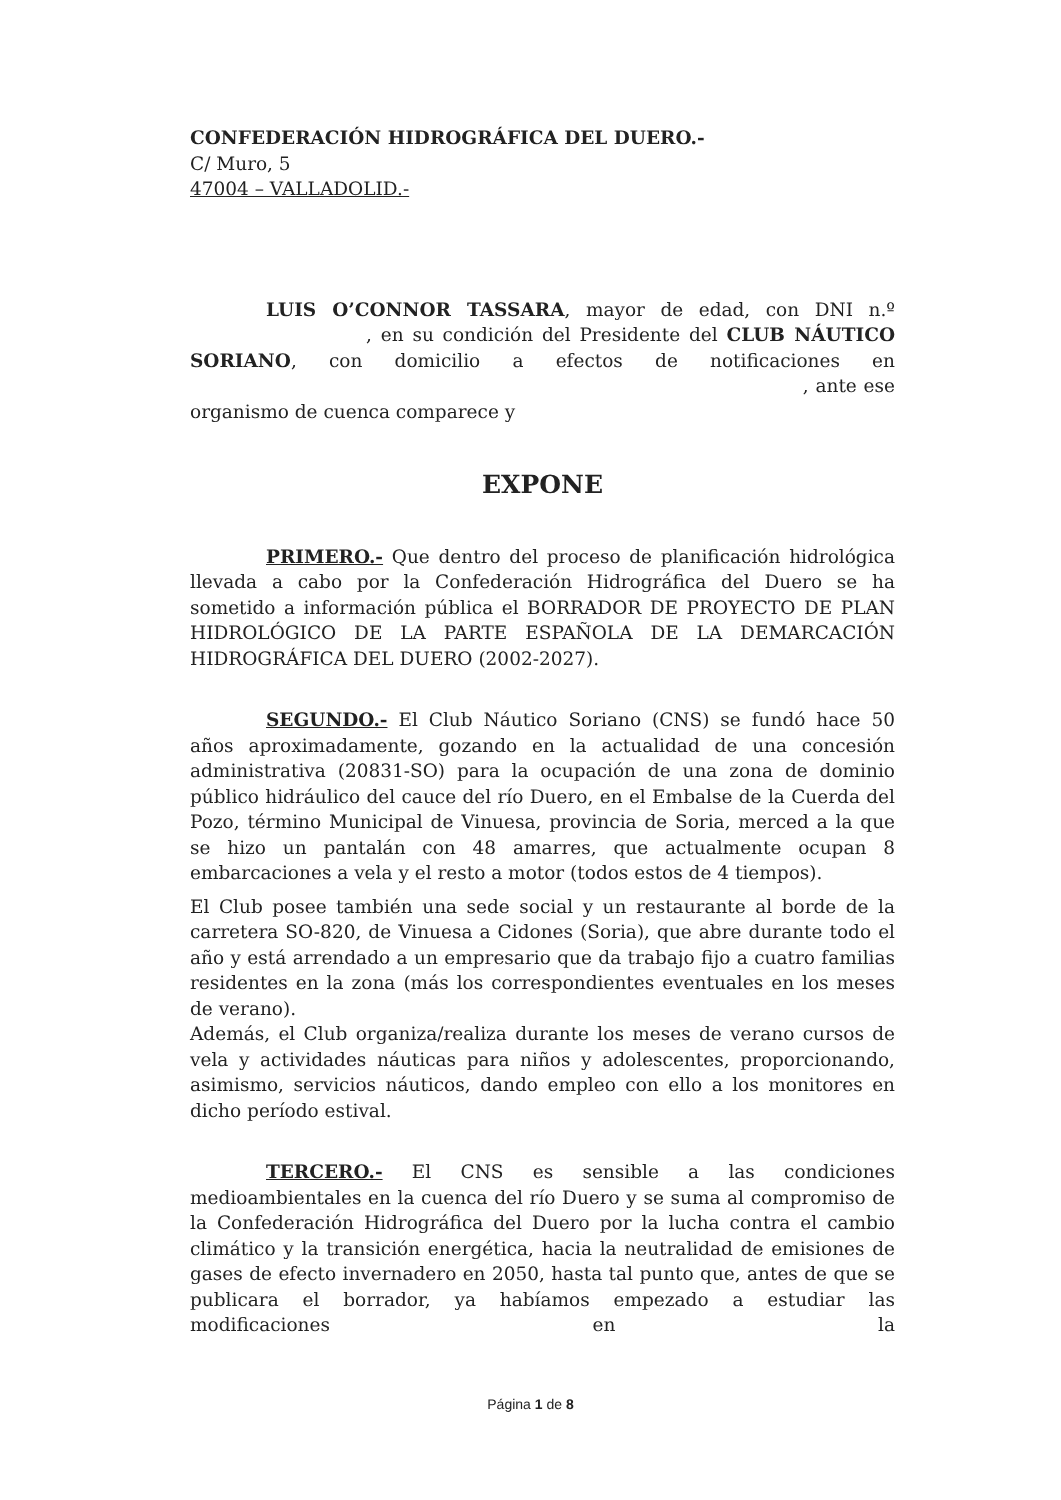CONFEDERACIÓN HIDROGRÁFICA DEL DUERO.-
C/ Muro, 5
47004 – VALLADOLID.-
LUIS O’CONNOR TASSARA, mayor de edad, con DNI n.º , en su condición del Presidente del CLUB NÁUTICO SORIANO, con domicilio a efectos de notificaciones en , ante ese organismo de cuenca comparece y
EXPONE
PRIMERO.- Que dentro del proceso de planificación hidrológica llevada a cabo por la Confederación Hidrográfica del Duero se ha sometido a información pública el BORRADOR DE PROYECTO DE PLAN HIDROLÓGICO DE LA PARTE ESPAÑOLA DE LA DEMARCACIÓN HIDROGRÁFICA DEL DUERO (2002-2027).
SEGUNDO.- El Club Náutico Soriano (CNS) se fundó hace 50 años aproximadamente, gozando en la actualidad de una concesión administrativa (20831-SO) para la ocupación de una zona de dominio público hidráulico del cauce del río Duero, en el Embalse de la Cuerda del Pozo, término Municipal de Vinuesa, provincia de Soria, merced a la que se hizo un pantalán con 48 amarres, que actualmente ocupan 8 embarcaciones a vela y el resto a motor (todos estos de 4 tiempos).
El Club posee también una sede social y un restaurante al borde de la carretera SO-820, de Vinuesa a Cidones (Soria), que abre durante todo el año y está arrendado a un empresario que da trabajo fijo a cuatro familias residentes en la zona (más los correspondientes eventuales en los meses de verano).
Además, el Club organiza/realiza durante los meses de verano cursos de vela y actividades náuticas para niños y adolescentes, proporcionando, asimismo, servicios náuticos, dando empleo con ello a los monitores en dicho período estival.
TERCERO.- El CNS es sensible a las condiciones medioambientales en la cuenca del río Duero y se suma al compromiso de la Confederación Hidrográfica del Duero por la lucha contra el cambio climático y la transición energética, hacia la neutralidad de emisiones de gases de efecto invernadero en 2050, hasta tal punto que, antes de que se publicara el borrador, ya habíamos empezado a estudiar las modificaciones en la
Página 1 de 8